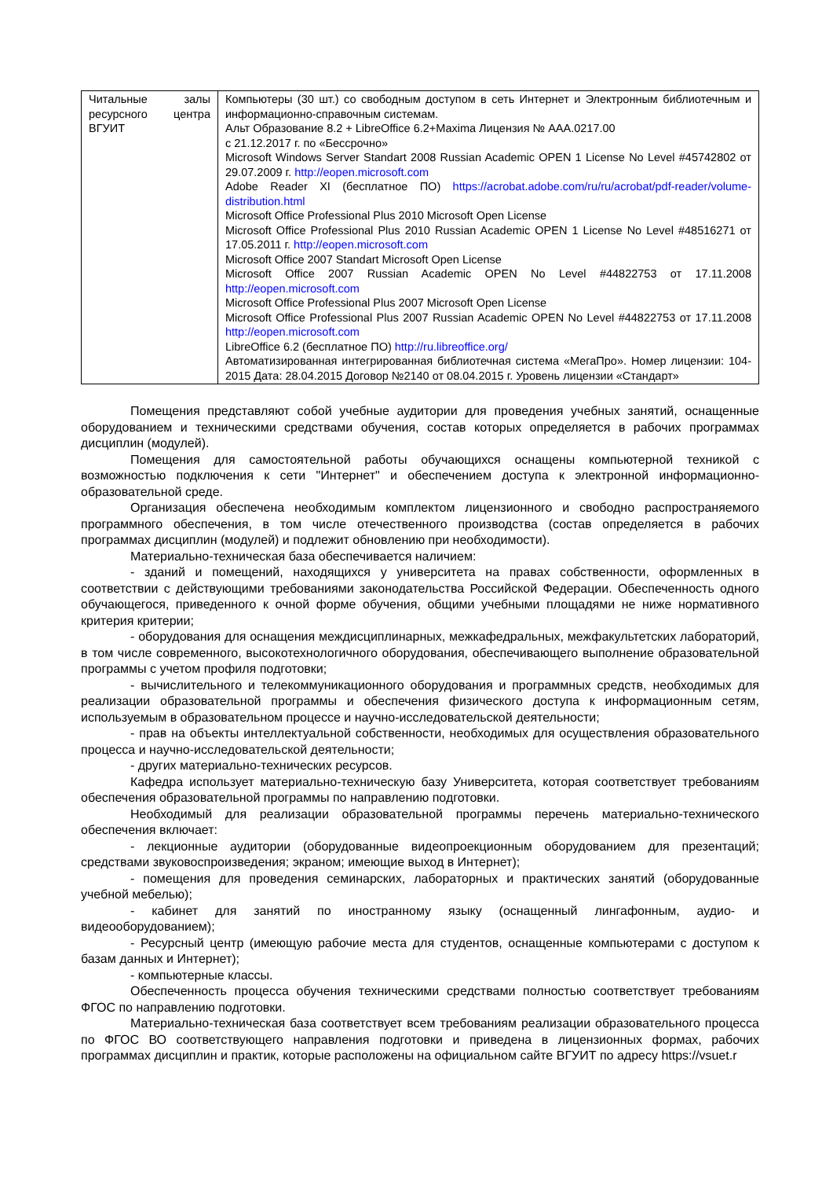| Читальные залы ресурсного центра ВГУИТ | Компьютеры (30 шт.) со свободным доступом в сеть Интернет и Электронным библиотечным и информационно-справочным системам. Альт Образование 8.2 + LibreOffice 6.2+Maxima Лицензия № ААА.0217.00 с 21.12.2017 г. по «Бессрочно» Microsoft Windows Server Standart 2008 Russian Academic OPEN 1 License No Level #45742802 от 29.07.2009 г. http://eopen.microsoft.com Adobe Reader XI (бесплатное ПО) https://acrobat.adobe.com/ru/ru/acrobat/pdf-reader/volume-distribution.html Microsoft Office Professional Plus 2010 Microsoft Open License Microsoft Office Professional Plus 2010 Russian Academic OPEN 1 License No Level #48516271 от 17.05.2011 г. http://eopen.microsoft.com Microsoft Office 2007 Standart Microsoft Open License Microsoft Office 2007 Russian Academic OPEN No Level #44822753 от 17.11.2008 http://eopen.microsoft.com Microsoft Office Professional Plus 2007 Microsoft Open License Microsoft Office Professional Plus 2007 Russian Academic OPEN No Level #44822753 от 17.11.2008 http://eopen.microsoft.com LibreOffice 6.2 (бесплатное ПО) http://ru.libreoffice.org/ Автоматизированная интегрированная библиотечная система «МегаПро». Номер лицензии: 104-2015 Дата: 28.04.2015 Договор №2140 от 08.04.2015 г. Уровень лицензии «Стандарт» |
Помещения представляют собой учебные аудитории для проведения учебных занятий, оснащенные оборудованием и техническими средствами обучения, состав которых определяется в рабочих программах дисциплин (модулей).
Помещения для самостоятельной работы обучающихся оснащены компьютерной техникой с возможностью подключения к сети "Интернет" и обеспечением доступа к электронной информационно-образовательной среде.
Организация обеспечена необходимым комплектом лицензионного и свободно распространяемого программного обеспечения, в том числе отечественного производства (состав определяется в рабочих программах дисциплин (модулей) и подлежит обновлению при необходимости).
Материально-техническая база обеспечивается наличием:
- зданий и помещений, находящихся у университета на правах собственности, оформленных в соответствии с действующими требованиями законодательства Российской Федерации. Обеспеченность одного обучающегося, приведенного к очной форме обучения, общими учебными площадями не ниже нормативного критерия критерии;
- оборудования для оснащения междисциплинарных, межкафедральных, межфакультетских лабораторий, в том числе современного, высокотехнологичного оборудования, обеспечивающего выполнение образовательной программы с учетом профиля подготовки;
- вычислительного и телекоммуникационного оборудования и программных средств, необходимых для реализации образовательной программы и обеспечения физического доступа к информационным сетям, используемым в образовательном процессе и научно-исследовательской деятельности;
- прав на объекты интеллектуальной собственности, необходимых для осуществления образовательного процесса и научно-исследовательской деятельности;
- других материально-технических ресурсов.
Кафедра использует материально-техническую базу Университета, которая соответствует требованиям обеспечения образовательной программы по направлению подготовки.
Необходимый для реализации образовательной программы перечень материально-технического обеспечения включает:
- лекционные аудитории (оборудованные видеопроекционным оборудованием для презентаций; средствами звуковоспроизведения; экраном; имеющие выход в Интернет);
- помещения для проведения семинарских, лабораторных и практических занятий (оборудованные учебной мебелью);
- кабинет для занятий по иностранному языку (оснащенный лингафонным, аудио- и видеооборудованием);
- Ресурсный центр (имеющую рабочие места для студентов, оснащенные компьютерами с доступом к базам данных и Интернет);
- компьютерные классы.
Обеспеченность процесса обучения техническими средствами полностью соответствует требованиям ФГОС по направлению подготовки.
Материально-техническая база соответствует всем требованиям реализации образовательного процесса по ФГОС ВО соответствующего направления подготовки и приведена в лицензионных формах, рабочих программах дисциплин и практик, которые расположены на официальном сайте ВГУИТ по адресу https://vsuet.r